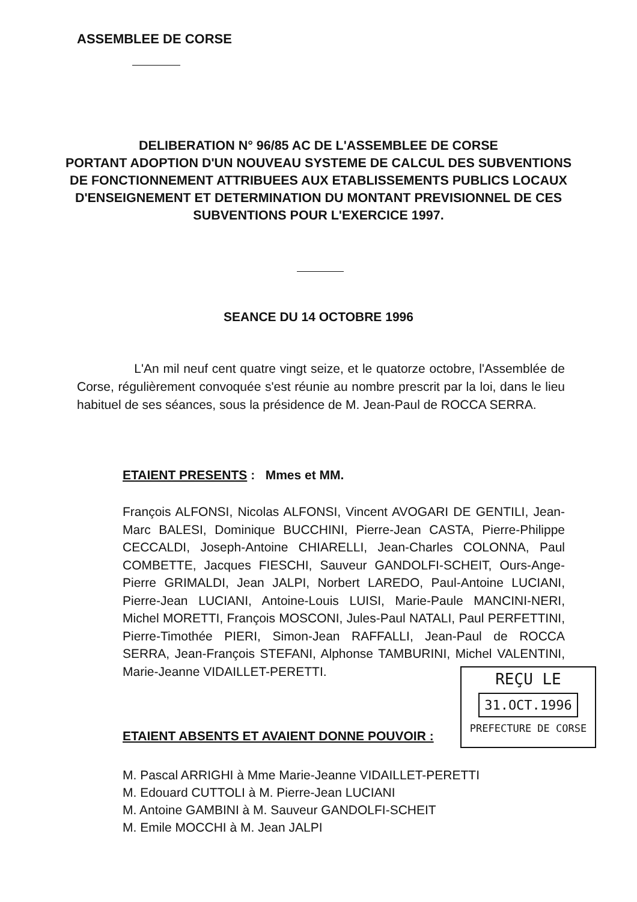ASSEMBLEE DE CORSE
DELIBERATION N° 96/85 AC DE L'ASSEMBLEE DE CORSE
PORTANT ADOPTION D'UN NOUVEAU SYSTEME DE CALCUL DES SUBVENTIONS DE FONCTIONNEMENT ATTRIBUEES AUX ETABLISSEMENTS PUBLICS LOCAUX D'ENSEIGNEMENT ET DETERMINATION DU MONTANT PREVISIONNEL DE CES SUBVENTIONS POUR L'EXERCICE 1997.
SEANCE DU 14 OCTOBRE 1996
L'An mil neuf cent quatre vingt seize, et le quatorze octobre, l'Assemblée de Corse, régulièrement convoquée s'est réunie au nombre prescrit par la loi, dans le lieu habituel de ses séances, sous la présidence de M. Jean-Paul de ROCCA SERRA.
ETAIENT PRESENTS : Mmes et MM.
François ALFONSI, Nicolas ALFONSI, Vincent AVOGARI DE GENTILI, Jean-Marc BALESI, Dominique BUCCHINI, Pierre-Jean CASTA, Pierre-Philippe CECCALDI, Joseph-Antoine CHIARELLI, Jean-Charles COLONNA, Paul COMBETTE, Jacques FIESCHI, Sauveur GANDOLFI-SCHEIT, Ours-Ange-Pierre GRIMALDI, Jean JALPI, Norbert LAREDO, Paul-Antoine LUCIANI, Pierre-Jean LUCIANI, Antoine-Louis LUISI, Marie-Paule MANCINI-NERI, Michel MORETTI, François MOSCONI, Jules-Paul NATALI, Paul PERFETTINI, Pierre-Timothée PIERI, Simon-Jean RAFFALLI, Jean-Paul de ROCCA SERRA, Jean-François STEFANI, Alphonse TAMBURINI, Michel VALENTINI, Marie-Jeanne VIDAILLET-PERETTI.
REÇU LE
31.OCT.1996
PREFECTURE DE CORSE
ETAIENT ABSENTS ET AVAIENT DONNE POUVOIR :
M. Pascal ARRIGHI à Mme Marie-Jeanne VIDAILLET-PERETTI
M. Edouard CUTTOLI à M. Pierre-Jean LUCIANI
M. Antoine GAMBINI à M. Sauveur GANDOLFI-SCHEIT
M. Emile MOCCHI à M. Jean JALPI